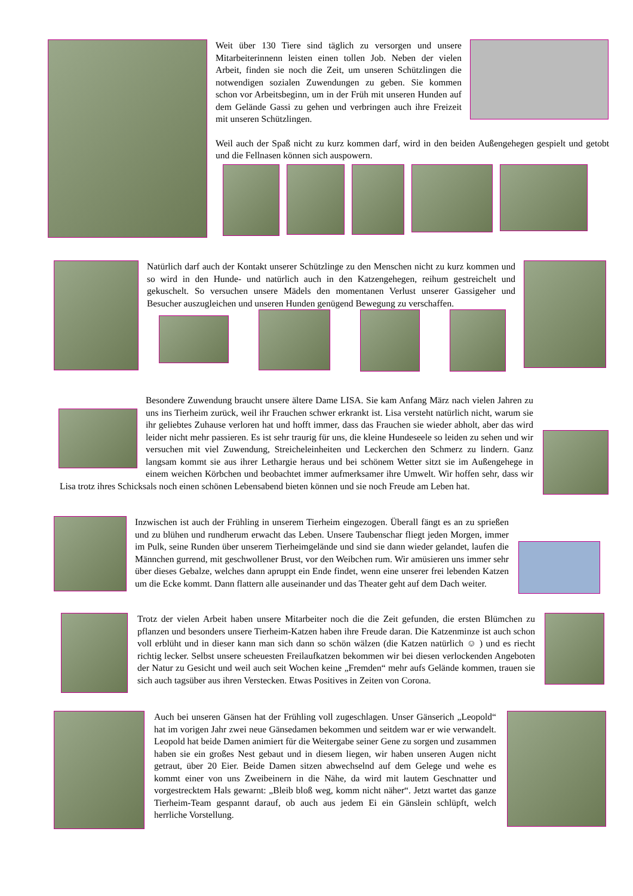Weit über 130 Tiere sind täglich zu versorgen und unsere Mitarbeiterinnenn leisten einen tollen Job. Neben der vielen Arbeit, finden sie noch die Zeit, um unseren Schützlingen die notwendigen sozialen Zuwendungen zu geben. Sie kommen schon vor Arbeitsbeginn, um in der Früh mit unseren Hunden auf dem Gelände Gassi zu gehen und verbringen auch ihre Freizeit mit unseren Schützlingen.
Weil auch der Spaß nicht zu kurz kommen darf, wird in den beiden Außengehegen gespielt und getobt und die Fellnasen können sich auspowern.
Natürlich darf auch der Kontakt unserer Schützlinge zu den Menschen nicht zu kurz kommen und so wird in den Hunde- und natürlich auch in den Katzengehegen, reihum gestreichelt und gekuschelt. So versuchen unsere Mädels den momentanen Verlust unserer Gassigeher und Besucher auszugleichen und unseren Hunden genügend Bewegung zu verschaffen.
Besondere Zuwendung braucht unsere ältere Dame LISA. Sie kam Anfang März nach vielen Jahren zu uns ins Tierheim zurück, weil ihr Frauchen schwer erkrankt ist. Lisa versteht natürlich nicht, warum sie ihr geliebtes Zuhause verloren hat und hofft immer, dass das Frauchen sie wieder abholt, aber das wird leider nicht mehr passieren. Es ist sehr traurig für uns, die kleine Hundeseele so leiden zu sehen und wir versuchen mit viel Zuwendung, Streicheleinheiten und Leckerchen den Schmerz zu lindern. Ganz langsam kommt sie aus ihrer Lethargie heraus und bei schönem Wetter sitzt sie im Außengehege in einem weichen Körbchen und beobachtet immer aufmerksamer ihre Umwelt. Wir hoffen sehr, dass wir Lisa trotz ihres Schicksals noch einen schönen Lebensabend bieten können und sie noch Freude am Leben hat.
Inzwischen ist auch der Frühling in unserem Tierheim eingezogen. Überall fängt es an zu sprießen und zu blühen und rundherum erwacht das Leben. Unsere Taubenschar fliegt jeden Morgen, immer im Pulk, seine Runden über unserem Tierheimgelände und sind sie dann wieder gelandet, laufen die Männchen gurrend, mit geschwollener Brust, vor den Weibchen rum. Wir amüsieren uns immer sehr über dieses Gebalze, welches dann apruppt ein Ende findet, wenn eine unserer frei lebenden Katzen um die Ecke kommt. Dann flattern alle auseinander und das Theater geht auf dem Dach weiter.
Trotz der vielen Arbeit haben unsere Mitarbeiter noch die die Zeit gefunden, die ersten Blümchen zu pflanzen und besonders unsere Tierheim-Katzen haben ihre Freude daran. Die Katzenminze ist auch schon voll erblüht und in dieser kann man sich dann so schön wälzen (die Katzen natürlich ☺ ) und es riecht richtig lecker. Selbst unsere scheuesten Freilaufkatzen bekommen wir bei diesen verlockenden Angeboten der Natur zu Gesicht und weil auch seit Wochen keine „Fremden“ mehr aufs Gelände kommen, trauen sie sich auch tagsüber aus ihren Verstecken. Etwas Positives in Zeiten von Corona.
Auch bei unseren Gänsen hat der Frühling voll zugeschlagen. Unser Gänserich „Leopold“ hat im vorigen Jahr zwei neue Gänsedamen bekommen und seitdem war er wie verwandelt. Leopold hat beide Damen animiert für die Weitergabe seiner Gene zu sorgen und zusammen haben sie ein großes Nest gebaut und in diesem liegen, wir haben unseren Augen nicht getraut, über 20 Eier. Beide Damen sitzen abwechselnd auf dem Gelege und wehe es kommt einer von uns Zweibeinern in die Nähe, da wird mit lautem Geschnatter und vorgestrecktem Hals gewarnt: „Bleib bloß weg, komm nicht näher“. Jetzt wartet das ganze Tierheim-Team gespannt darauf, ob auch aus jedem Ei ein Gänslein schlüpft, welch herrliche Vorstellung.